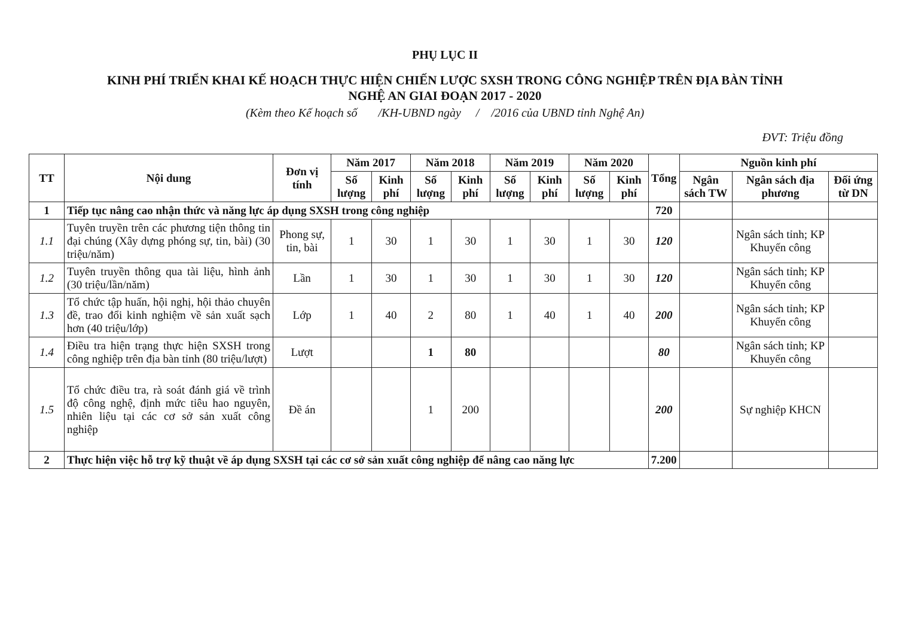PHỤ LỤC II
KINH PHÍ TRIỂN KHAI KẾ HOẠCH THỰC HIỆN CHIẾN LƯỢC SXSH TRONG CÔNG NGHIỆP TRÊN ĐỊA BÀN TỈNH
NGHỆ AN GIAI ĐOẠN 2017 - 2020
(Kèm theo Kế hoạch số /KH-UBND ngày / /2016 của UBND tỉnh Nghệ An)
ĐVT: Triệu đồng
| TT | Nội dung | Đơn vị tính | Năm 2017 | | Năm 2018 | | Năm 2019 | | Năm 2020 | | Tổng | Nguồn kinh phí | | |
| --- | --- | --- | --- | --- | --- | --- | --- | --- | --- | --- | --- | --- | --- | --- |
| | | | Số lượng | Kinh phí | Số lượng | Kinh phí | Số lượng | Kinh phí | Số lượng | Kinh phí | | Ngân sách TW | Ngân sách địa phương | Đối ứng từ DN |
| 1 | Tiếp tục nâng cao nhận thức và năng lực áp dụng SXSH trong công nghiệp | | | | | | | | | | 720 | | | |
| 1.1 | Tuyên truyền trên các phương tiện thông tin đại chúng (Xây dựng phóng sự, tin, bài) (30 triệu/năm) | Phong sự, tin, bài | 1 | 30 | 1 | 30 | 1 | 30 | 1 | 30 | 120 | | Ngân sách tỉnh; KP Khuyến công | |
| 1.2 | Tuyên truyền thông qua tài liệu, hình ảnh (30 triệu/lần/năm) | Lần | 1 | 30 | 1 | 30 | 1 | 30 | 1 | 30 | 120 | | Ngân sách tỉnh; KP Khuyến công | |
| 1.3 | Tổ chức tập huấn, hội nghị, hội thảo chuyên đề, trao đổi kinh nghiệm về sản xuất sạch hơn (40 triệu/lớp) | Lớp | 1 | 40 | 2 | 80 | 1 | 40 | 1 | 40 | 200 | | Ngân sách tỉnh; KP Khuyến công | |
| 1.4 | Điều tra hiện trạng thực hiện SXSH trong công nghiệp trên địa bàn tỉnh (80 triệu/lượt) | Lượt | | | 1 | 80 | | | | | 80 | | Ngân sách tỉnh; KP Khuyến công | |
| 1.5 | Tổ chức điều tra, rà soát đánh giá về trình độ công nghệ, định mức tiêu hao nguyên, nhiên liệu tại các cơ sở sản xuất công nghiệp | Đề án | | | 1 | 200 | | | | | 200 | | Sự nghiệp KHCN | |
| 2 | Thực hiện việc hỗ trợ kỹ thuật về áp dụng SXSH tại các cơ sở sản xuất công nghiệp để nâng cao năng lực | | | | | | | | | | 7.200 | | | |